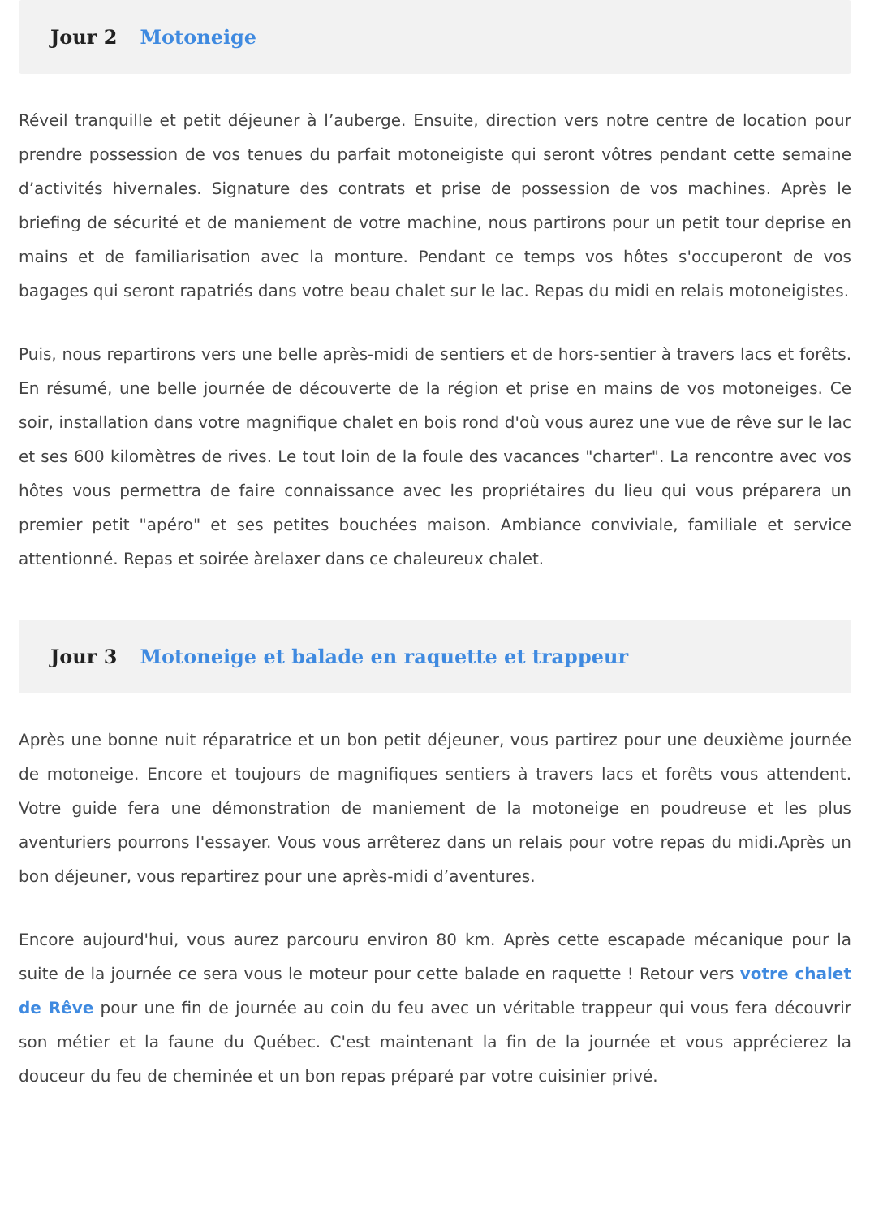Jour 2 Motoneige
Réveil tranquille et petit déjeuner à l’auberge. Ensuite, direction vers notre centre de location pour prendre possession de vos tenues du parfait motoneigiste qui seront vôtres pendant cette semaine d’activités hivernales. Signature des contrats et prise de possession de vos machines. Après le briefing de sécurité et de maniement de votre machine, nous partirons pour un petit tour deprise en mains et de familiarisation avec la monture. Pendant ce temps vos hôtes s'occuperont de vos bagages qui seront rapatriés dans votre beau chalet sur le lac. Repas du midi en relais motoneigistes.
Puis, nous repartirons vers une belle après-midi de sentiers et de hors-sentier à travers lacs et forêts. En résumé, une belle journée de découverte de la région et prise en mains de vos motoneiges. Ce soir, installation dans votre magnifique chalet en bois rond d'où vous aurez une vue de rêve sur le lac et ses 600 kilomètres de rives. Le tout loin de la foule des vacances "charter". La rencontre avec vos hôtes vous permettra de faire connaissance avec les propriétaires du lieu qui vous préparera un premier petit "apéro" et ses petites bouchées maison. Ambiance conviviale, familiale et service attentionné. Repas et soirée àrelaxer dans ce chaleureux chalet.
Jour 3 Motoneige et balade en raquette et trappeur
Après une bonne nuit réparatrice et un bon petit déjeuner, vous partirez pour une deuxième journée de motoneige. Encore et toujours de magnifiques sentiers à travers lacs et forêts vous attendent. Votre guide fera une démonstration de maniement de la motoneige en poudreuse et les plus aventuriers pourrons l'essayer. Vous vous arrêterez dans un relais pour votre repas du midi.Après un bon déjeuner, vous repartirez pour une après-midi d’aventures.
Encore aujourd'hui, vous aurez parcouru environ 80 km. Après cette escapade mécanique pour la suite de la journée ce sera vous le moteur pour cette balade en raquette ! Retour vers votre chalet de Rêve pour une fin de journée au coin du feu avec un véritable trappeur qui vous fera découvrir son métier et la faune du Québec. C'est maintenant la fin de la journée et vous apprécierez la douceur du feu de cheminée et un bon repas préparé par votre cuisinier privé.